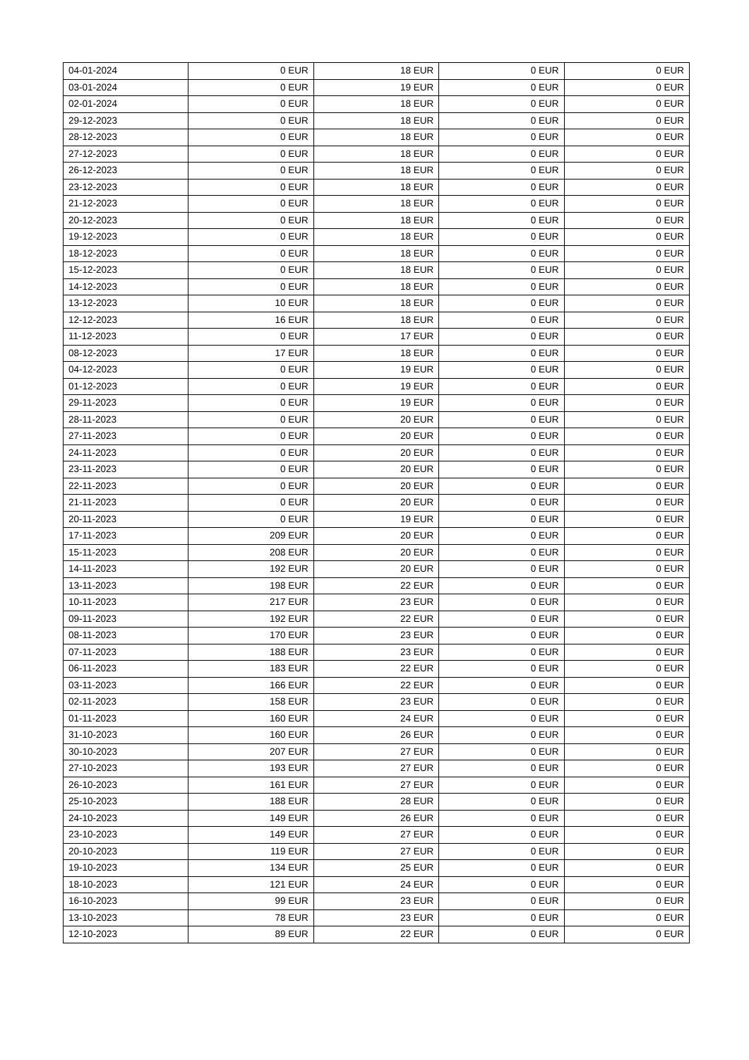| 04-01-2024 | 0 EUR | 18 EUR | 0 EUR | 0 EUR |
| 03-01-2024 | 0 EUR | 19 EUR | 0 EUR | 0 EUR |
| 02-01-2024 | 0 EUR | 18 EUR | 0 EUR | 0 EUR |
| 29-12-2023 | 0 EUR | 18 EUR | 0 EUR | 0 EUR |
| 28-12-2023 | 0 EUR | 18 EUR | 0 EUR | 0 EUR |
| 27-12-2023 | 0 EUR | 18 EUR | 0 EUR | 0 EUR |
| 26-12-2023 | 0 EUR | 18 EUR | 0 EUR | 0 EUR |
| 23-12-2023 | 0 EUR | 18 EUR | 0 EUR | 0 EUR |
| 21-12-2023 | 0 EUR | 18 EUR | 0 EUR | 0 EUR |
| 20-12-2023 | 0 EUR | 18 EUR | 0 EUR | 0 EUR |
| 19-12-2023 | 0 EUR | 18 EUR | 0 EUR | 0 EUR |
| 18-12-2023 | 0 EUR | 18 EUR | 0 EUR | 0 EUR |
| 15-12-2023 | 0 EUR | 18 EUR | 0 EUR | 0 EUR |
| 14-12-2023 | 0 EUR | 18 EUR | 0 EUR | 0 EUR |
| 13-12-2023 | 10 EUR | 18 EUR | 0 EUR | 0 EUR |
| 12-12-2023 | 16 EUR | 18 EUR | 0 EUR | 0 EUR |
| 11-12-2023 | 0 EUR | 17 EUR | 0 EUR | 0 EUR |
| 08-12-2023 | 17 EUR | 18 EUR | 0 EUR | 0 EUR |
| 04-12-2023 | 0 EUR | 19 EUR | 0 EUR | 0 EUR |
| 01-12-2023 | 0 EUR | 19 EUR | 0 EUR | 0 EUR |
| 29-11-2023 | 0 EUR | 19 EUR | 0 EUR | 0 EUR |
| 28-11-2023 | 0 EUR | 20 EUR | 0 EUR | 0 EUR |
| 27-11-2023 | 0 EUR | 20 EUR | 0 EUR | 0 EUR |
| 24-11-2023 | 0 EUR | 20 EUR | 0 EUR | 0 EUR |
| 23-11-2023 | 0 EUR | 20 EUR | 0 EUR | 0 EUR |
| 22-11-2023 | 0 EUR | 20 EUR | 0 EUR | 0 EUR |
| 21-11-2023 | 0 EUR | 20 EUR | 0 EUR | 0 EUR |
| 20-11-2023 | 0 EUR | 19 EUR | 0 EUR | 0 EUR |
| 17-11-2023 | 209 EUR | 20 EUR | 0 EUR | 0 EUR |
| 15-11-2023 | 208 EUR | 20 EUR | 0 EUR | 0 EUR |
| 14-11-2023 | 192 EUR | 20 EUR | 0 EUR | 0 EUR |
| 13-11-2023 | 198 EUR | 22 EUR | 0 EUR | 0 EUR |
| 10-11-2023 | 217 EUR | 23 EUR | 0 EUR | 0 EUR |
| 09-11-2023 | 192 EUR | 22 EUR | 0 EUR | 0 EUR |
| 08-11-2023 | 170 EUR | 23 EUR | 0 EUR | 0 EUR |
| 07-11-2023 | 188 EUR | 23 EUR | 0 EUR | 0 EUR |
| 06-11-2023 | 183 EUR | 22 EUR | 0 EUR | 0 EUR |
| 03-11-2023 | 166 EUR | 22 EUR | 0 EUR | 0 EUR |
| 02-11-2023 | 158 EUR | 23 EUR | 0 EUR | 0 EUR |
| 01-11-2023 | 160 EUR | 24 EUR | 0 EUR | 0 EUR |
| 31-10-2023 | 160 EUR | 26 EUR | 0 EUR | 0 EUR |
| 30-10-2023 | 207 EUR | 27 EUR | 0 EUR | 0 EUR |
| 27-10-2023 | 193 EUR | 27 EUR | 0 EUR | 0 EUR |
| 26-10-2023 | 161 EUR | 27 EUR | 0 EUR | 0 EUR |
| 25-10-2023 | 188 EUR | 28 EUR | 0 EUR | 0 EUR |
| 24-10-2023 | 149 EUR | 26 EUR | 0 EUR | 0 EUR |
| 23-10-2023 | 149 EUR | 27 EUR | 0 EUR | 0 EUR |
| 20-10-2023 | 119 EUR | 27 EUR | 0 EUR | 0 EUR |
| 19-10-2023 | 134 EUR | 25 EUR | 0 EUR | 0 EUR |
| 18-10-2023 | 121 EUR | 24 EUR | 0 EUR | 0 EUR |
| 16-10-2023 | 99 EUR | 23 EUR | 0 EUR | 0 EUR |
| 13-10-2023 | 78 EUR | 23 EUR | 0 EUR | 0 EUR |
| 12-10-2023 | 89 EUR | 22 EUR | 0 EUR | 0 EUR |